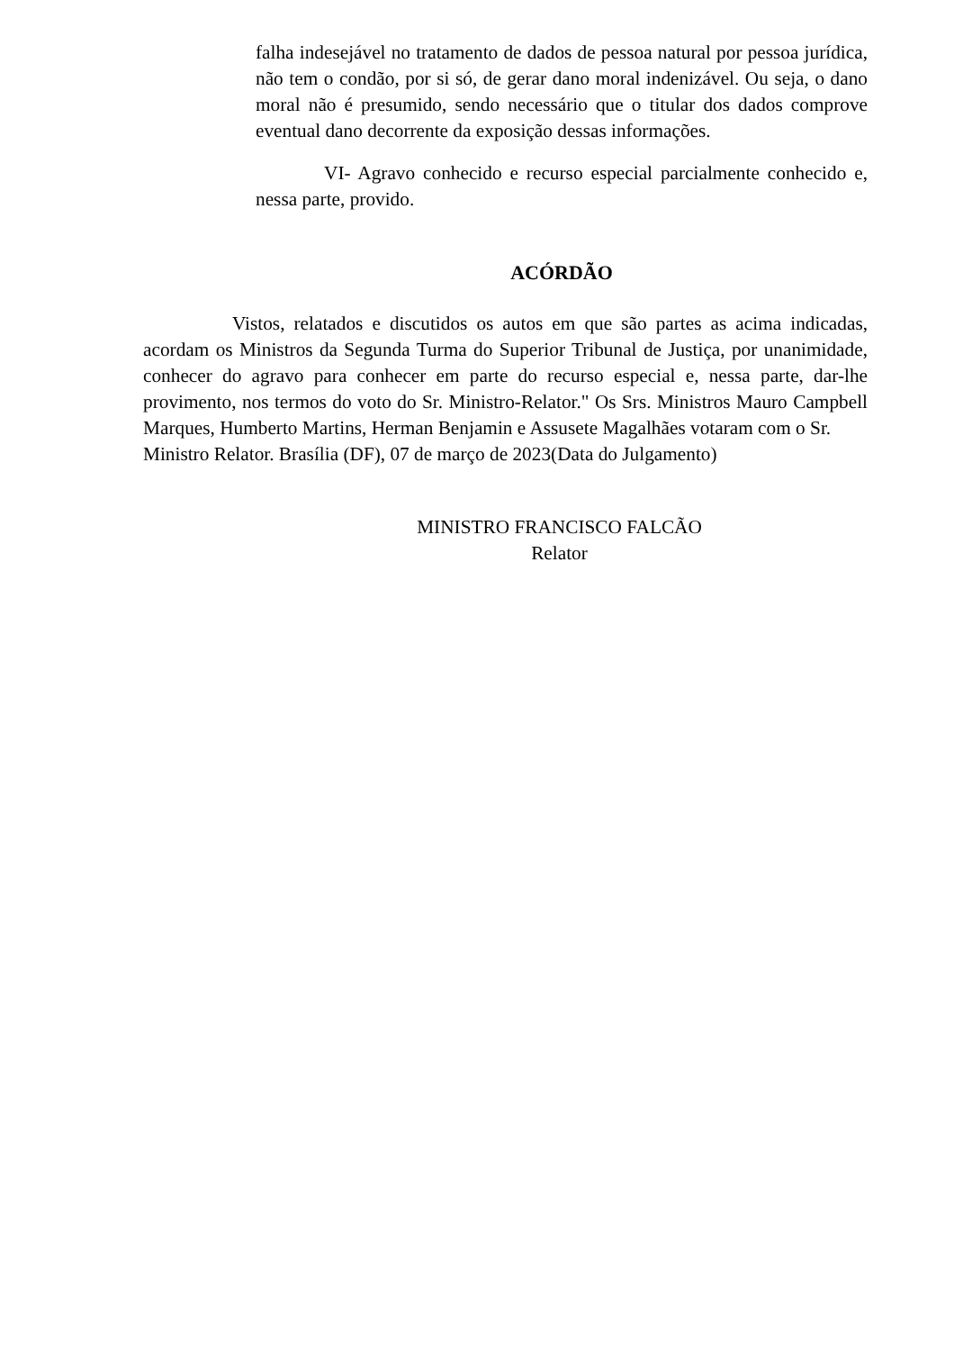falha indesejável no tratamento de dados de pessoa natural por pessoa jurídica, não tem o condão, por si só, de gerar dano moral indenizável. Ou seja, o dano moral não é presumido, sendo necessário que o titular dos dados comprove eventual dano decorrente da exposição dessas informações.
VI- Agravo conhecido e recurso especial parcialmente conhecido e, nessa parte, provido.
ACÓRDÃO
Vistos, relatados e discutidos os autos em que são partes as acima indicadas, acordam os Ministros da Segunda Turma do Superior Tribunal de Justiça, por unanimidade, conhecer do agravo para conhecer em parte do recurso especial e, nessa parte, dar-lhe provimento, nos termos do voto do Sr. Ministro-Relator." Os Srs. Ministros Mauro Campbell Marques, Humberto Martins, Herman Benjamin e Assusete Magalhães votaram com o Sr.
Ministro Relator. Brasília (DF), 07 de março de 2023(Data do Julgamento)
MINISTRO FRANCISCO FALCÃO
Relator